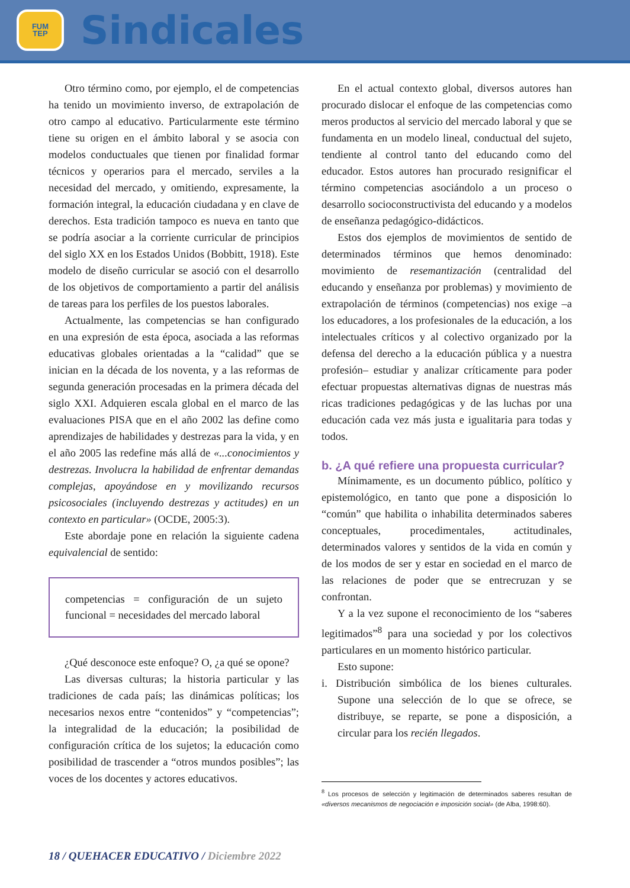FUM
TEP
Sindicales
Otro término como, por ejemplo, el de competencias ha tenido un movimiento inverso, de extrapolación de otro campo al educativo. Particularmente este término tiene su origen en el ámbito laboral y se asocia con modelos conductuales que tienen por finalidad formar técnicos y operarios para el mercado, serviles a la necesidad del mercado, y omitiendo, expresamente, la formación integral, la educación ciudadana y en clave de derechos. Esta tradición tampoco es nueva en tanto que se podría asociar a la corriente curricular de principios del siglo XX en los Estados Unidos (Bobbitt, 1918). Este modelo de diseño curricular se asoció con el desarrollo de los objetivos de comportamiento a partir del análisis de tareas para los perfiles de los puestos laborales.
Actualmente, las competencias se han configurado en una expresión de esta época, asociada a las reformas educativas globales orientadas a la “calidad” que se inician en la década de los noventa, y a las reformas de segunda generación procesadas en la primera década del siglo XXI. Adquieren escala global en el marco de las evaluaciones PISA que en el año 2002 las define como aprendizajes de habilidades y destrezas para la vida, y en el año 2005 las redefine más allá de «...conocimientos y destrezas. Involucra la habilidad de enfrentar demandas complejas, apoyándose en y movilizando recursos psicosociales (incluyendo destrezas y actitudes) en un contexto en particular» (OCDE, 2005:3).
Este abordaje pone en relación la siguiente cadena equivalencial de sentido:
competencias = configuración de un sujeto funcional = necesidades del mercado laboral
¿Qué desconoce este enfoque? O, ¿a qué se opone?
Las diversas culturas; la historia particular y las tradiciones de cada país; las dinámicas políticas; los necesarios nexos entre “contenidos” y “competencias”; la integralidad de la educación; la posibilidad de configuración crítica de los sujetos; la educación como posibilidad de trascender a “otros mundos posibles”; las voces de los docentes y actores educativos.
En el actual contexto global, diversos autores han procurado dislocar el enfoque de las competencias como meros productos al servicio del mercado laboral y que se fundamenta en un modelo lineal, conductual del sujeto, tendiente al control tanto del educando como del educador. Estos autores han procurado resignificar el término competencias asociándolo a un proceso o desarrollo socioconstructivista del educando y a modelos de enseñanza pedagógico-didácticos.
Estos dos ejemplos de movimientos de sentido de determinados términos que hemos denominado: movimiento de resemantización (centralidad del educando y enseñanza por problemas) y movimiento de extrapolación de términos (competencias) nos exige –a los educadores, a los profesionales de la educación, a los intelectuales críticos y al colectivo organizado por la defensa del derecho a la educación pública y a nuestra profesión– estudiar y analizar críticamente para poder efectuar propuestas alternativas dignas de nuestras más ricas tradiciones pedagógicas y de las luchas por una educación cada vez más justa e igualitaria para todas y todos.
b. ¿A qué refiere una propuesta curricular?
Mínimamente, es un documento público, político y epistemológico, en tanto que pone a disposición lo “común” que habilita o inhabilita determinados saberes conceptuales, procedimentales, actitudinales, determinados valores y sentidos de la vida en común y de los modos de ser y estar en sociedad en el marco de las relaciones de poder que se entrecruzan y se confrontan.
Y a la vez supone el reconocimiento de los “saberes legitimados”<sup>8</sup> para una sociedad y por los colectivos particulares en un momento histórico particular.
Esto supone:
i. Distribución simbólica de los bienes culturales. Supone una selección de lo que se ofrece, se distribuye, se reparte, se pone a disposición, a circular para los recién llegados.
<sup>8</sup> Los procesos de selección y legitimación de determinados saberes resultan de «diversos mecanismos de negociación e imposición social» (de Alba, 1998:60).
18 / QUEHACER EDUCATIVO / Diciembre 2022